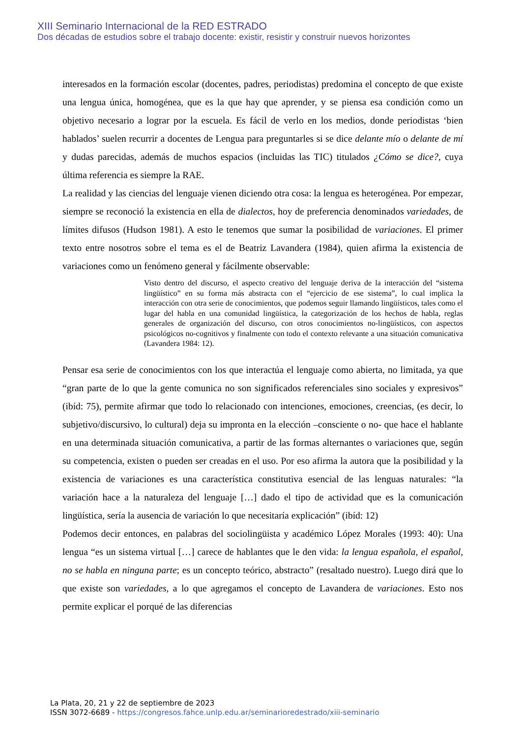XIII Seminario Internacional de la RED ESTRADO
Dos décadas de estudios sobre el trabajo docente: existir, resistir y construir nuevos horizontes
interesados en la formación escolar (docentes, padres, periodistas) predomina el concepto de que existe una lengua única, homogénea, que es la que hay que aprender, y se piensa esa condición como un objetivo necesario a lograr por la escuela. Es fácil de verlo en los medios, donde periodistas ‘bien hablados’ suelen recurrir a docentes de Lengua para preguntarles si se dice delante mío o delante de mí y dudas parecidas, además de muchos espacios (incluidas las TIC) titulados ¿Cómo se dice?, cuya última referencia es siempre la RAE.
La realidad y las ciencias del lenguaje vienen diciendo otra cosa: la lengua es heterogénea. Por empezar, siempre se reconoció la existencia en ella de dialectos, hoy de preferencia denominados variedades, de límites difusos (Hudson 1981). A esto le tenemos que sumar la posibilidad de variaciones. El primer texto entre nosotros sobre el tema es el de Beatriz Lavandera (1984), quien afirma la existencia de variaciones como un fenómeno general y fácilmente observable:
Visto dentro del discurso, el aspecto creativo del lenguaje deriva de la interacción del “sistema lingüístico” en su forma más abstracta con el “ejercicio de ese sistema”, lo cual implica la interacción con otra serie de conocimientos, que podemos seguir llamando lingüísticos, tales como el lugar del habla en una comunidad lingüística, la categorización de los hechos de habla, reglas generales de organización del discurso, con otros conocimientos no-lingüísticos, con aspectos psicológicos no-cognitivos y finalmente con todo el contexto relevante a una situación comunicativa (Lavandera 1984: 12).
Pensar esa serie de conocimientos con los que interactúa el lenguaje como abierta, no limitada, ya que “gran parte de lo que la gente comunica no son significados referenciales sino sociales y expresivos” (ibíd: 75), permite afirmar que todo lo relacionado con intenciones, emociones, creencias, (es decir, lo subjetivo/discursivo, lo cultural) deja su impronta en la elección –consciente o no- que hace el hablante en una determinada situación comunicativa, a partir de las formas alternantes o variaciones que, según su competencia, existen o pueden ser creadas en el uso. Por eso afirma la autora que la posibilidad y la existencia de variaciones es una característica constitutiva esencial de las lenguas naturales: “la variación hace a la naturaleza del lenguaje […] dado el tipo de actividad que es la comunicación lingüística, sería la ausencia de variación lo que necesitaría explicación” (ibíd: 12)
Podemos decir entonces, en palabras del sociolingüista y académico López Morales (1993: 40): Una lengua “es un sistema virtual […] carece de hablantes que le den vida: la lengua española, el español, no se habla en ninguna parte; es un concepto teórico, abstracto” (resaltado nuestro). Luego dirá que lo que existe son variedades, a lo que agregamos el concepto de Lavandera de variaciones. Esto nos permite explicar el porqué de las diferencias
La Plata, 20, 21 y 22 de septiembre de 2023
ISSN 3072-6689 - https://congresos.fahce.unlp.edu.ar/seminarioredestrado/xiii-seminario